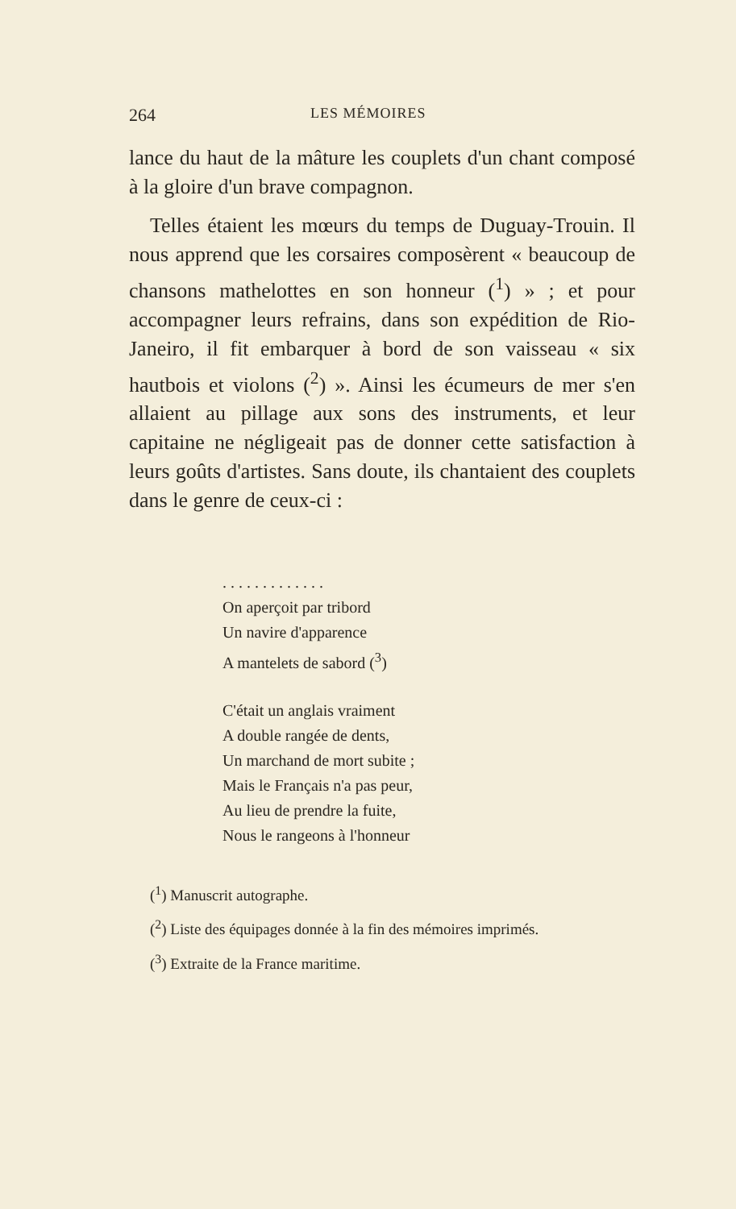264 LES MÉMOIRES
lance du haut de la mâture les couplets d'un chant composé à la gloire d'un brave compagnon.
Telles étaient les mœurs du temps de Duguay-Trouin. Il nous apprend que les corsaires composèrent « beaucoup de chansons mathelottes en son honneur (<sup>1</sup>) » ; et pour accompagner leurs refrains, dans son expédition de Rio-Janeiro, il fit embarquer à bord de son vaisseau « six hautbois et violons (<sup>2</sup>) ». Ainsi les écumeurs de mer s'en allaient au pillage aux sons des instruments, et leur capitaine ne négligeait pas de donner cette satisfaction à leurs goûts d'artistes. Sans doute, ils chantaient des couplets dans le genre de ceux-ci :
. . . . . . . . . . . . .
On aperçoit par tribord
Un navire d'apparence
A mantelets de sabord (<sup>3</sup>)
C'était un anglais vraiment
A double rangée de dents,
Un marchand de mort subite ;
Mais le Français n'a pas peur,
Au lieu de prendre la fuite,
Nous le rangeons à l'honneur
(<sup>1</sup>) Manuscrit autographe.
(<sup>2</sup>) Liste des équipages donnée à la fin des mémoires imprimés.
(<sup>3</sup>) Extraite de la France maritime.